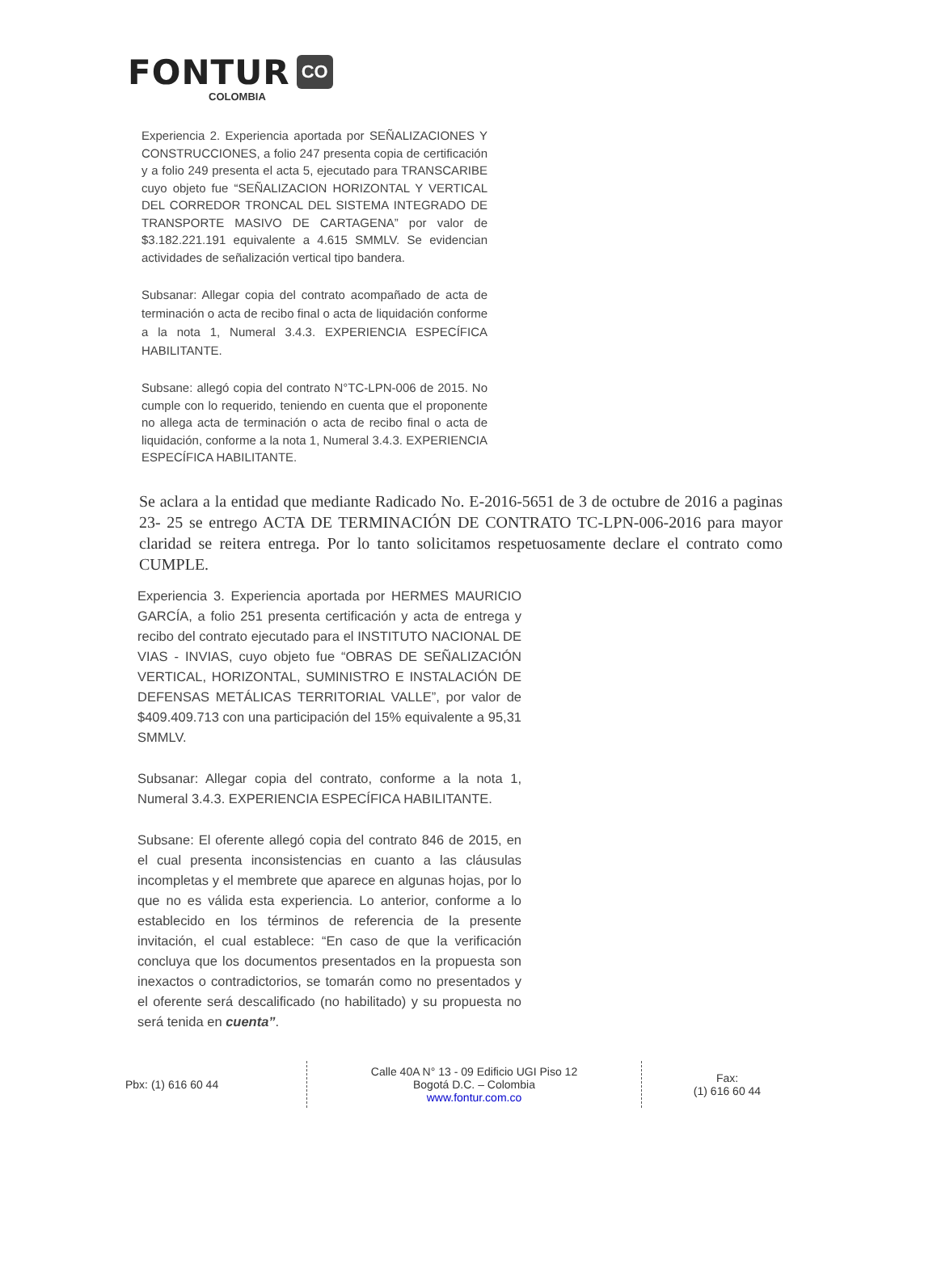FONTUR CO
COLOMBIA
Experiencia 2. Experiencia aportada por SEÑALIZACIONES Y CONSTRUCCIONES, a folio 247 presenta copia de certificación y a folio 249 presenta el acta 5, ejecutado para TRANSCARIBE cuyo objeto fue “SEÑALIZACION HORIZONTAL Y VERTICAL DEL CORREDOR TRONCAL DEL SISTEMA INTEGRADO DE TRANSPORTE MASIVO DE CARTAGENA” por valor de $3.182.221.191 equivalente a 4.615 SMMLV. Se evidencian actividades de señalización vertical tipo bandera.
Subsanar: Allegar copia del contrato acompañado de acta de terminación o acta de recibo final o acta de liquidación conforme a la nota 1, Numeral 3.4.3. EXPERIENCIA ESPECÍFICA HABILITANTE.
Subsane: allegó copia del contrato N°TC-LPN-006 de 2015. No cumple con lo requerido, teniendo en cuenta que el proponente no allega acta de terminación o acta de recibo final o acta de liquidación, conforme a la nota 1, Numeral 3.4.3. EXPERIENCIA ESPECÍFICA HABILITANTE.
Se aclara a la entidad que mediante Radicado No. E-2016-5651 de 3 de octubre de 2016 a paginas 23- 25 se entrego ACTA DE TERMINACIÓN DE CONTRATO TC-LPN-006-2016 para mayor claridad se reitera entrega. Por lo tanto solicitamos respetuosamente declare el contrato como CUMPLE.
Experiencia 3. Experiencia aportada por HERMES MAURICIO GARCÍA, a folio 251 presenta certificación y acta de entrega y recibo del contrato ejecutado para el INSTITUTO NACIONAL DE VIAS - INVIAS, cuyo objeto fue “OBRAS DE SEÑALIZACIÓN VERTICAL, HORIZONTAL, SUMINISTRO E INSTALACIÓN DE DEFENSAS METÁLICAS TERRITORIAL VALLE”, por valor de $409.409.713 con una participación del 15% equivalente a 95,31 SMMLV.
Subsanar: Allegar copia del contrato, conforme a la nota 1, Numeral 3.4.3. EXPERIENCIA ESPECÍFICA HABILITANTE.
Subsane: El oferente allegó copia del contrato 846 de 2015, en el cual presenta inconsistencias en cuanto a las cláusulas incompletas y el membrete que aparece en algunas hojas, por lo que no es válida esta experiencia. Lo anterior, conforme a lo establecido en los términos de referencia de la presente invitación, el cual establece: “En caso de que la verificación concluya que los documentos presentados en la propuesta son inexactos o contradictorios, se tomarán como no presentados y el oferente será descalificado (no habilitado) y su propuesta no será tenida en cuenta”.
Pbx: (1) 616 60 44
Calle 40A N° 13 - 09 Edificio UGI Piso 12
Bogotá D.C. – Colombia
www.fontur.com.co
Fax:
(1) 616 60 44